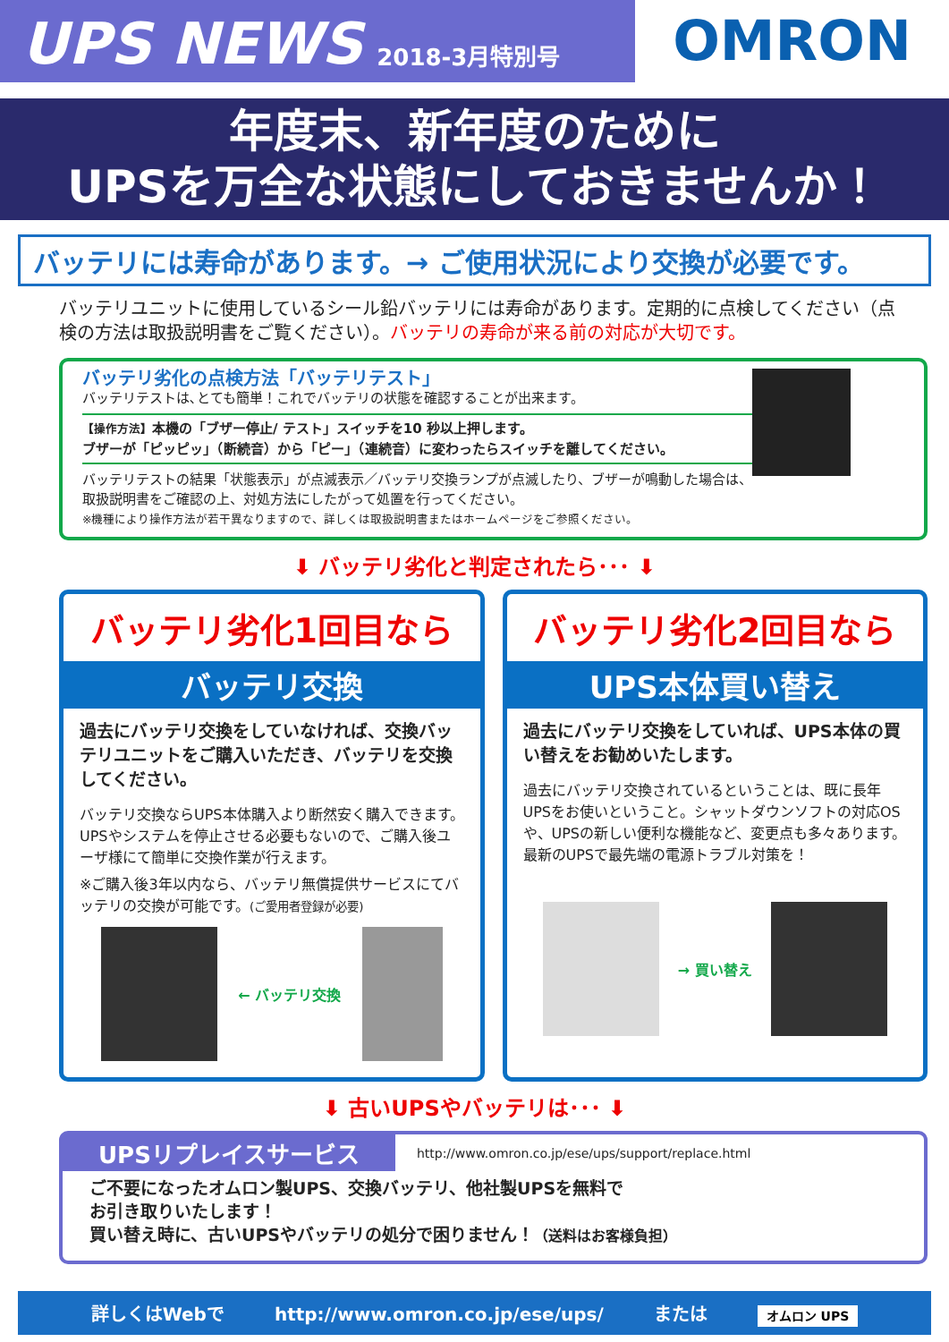UPS NEWS 2018-3月特別号
OMRON
年度末、新年度のために
UPSを万全な状態にしておきませんか！
バッテリには寿命があります。→ ご使用状況により交換が必要です。
バッテリユニットに使用しているシール鉛バッテリには寿命があります。定期的に点検してください（点検の方法は取扱説明書をご覧ください）。バッテリの寿命が来る前の対応が大切です。
バッテリ劣化の点検方法「バッテリテスト」
バッテリテストは､とても簡単！これでバッテリの状態を確認することが出来ます。
【操作方法】本機の「ブザー停止/ テスト」スイッチを10 秒以上押します。
ブザーが「ピッピッ」（断続音）から「ピー」（連続音）に変わったらスイッチを離してください。
バッテリテストの結果「状態表示」が点滅表示／バッテリ交換ランプが点滅したり、ブザーが鳴動した場合は、
取扱説明書をご確認の上、対処方法にしたがって処置を行ってください。
※機種により操作方法が若干異なりますので、詳しくは取扱説明書またはホームページをご参照ください。
⬇ バッテリ劣化と判定されたら･･･ ⬇
バッテリ劣化1回目なら
バッテリ交換
過去にバッテリ交換をしていなければ、交換バッテリユニットをご購入いただき、バッテリを交換してください。
バッテリ交換ならUPS本体購入より断然安く購入できます。UPSやシステムを停止させる必要もないので、ご購入後ユーザ様にて簡単に交換作業が行えます。
※ご購入後3年以内なら、バッテリ無償提供サービスにてバッテリの交換が可能です。(ご愛用者登録が必要)
← バッテリ交換
バッテリ劣化2回目なら
UPS本体買い替え
過去にバッテリ交換をしていれば、UPS本体の買い替えをお勧めいたします。
過去にバッテリ交換されているということは、既に長年UPSをお使いということ。シャットダウンソフトの対応OSや、UPSの新しい便利な機能など、変更点も多々あります。最新のUPSで最先端の電源トラブル対策を！
→ 買い替え
⬇ 古いUPSやバッテリは･･･ ⬇
UPSリプレイスサービス http://www.omron.co.jp/ese/ups/support/replace.html
ご不要になったオムロン製UPS、交換バッテリ、他社製UPSを無料で
お引き取りいたします！
買い替え時に、古いUPSやバッテリの処分で困りません！（送料はお客様負担）
詳しくはWebで http://www.omron.co.jp/ese/ups/ または オムロン UPS